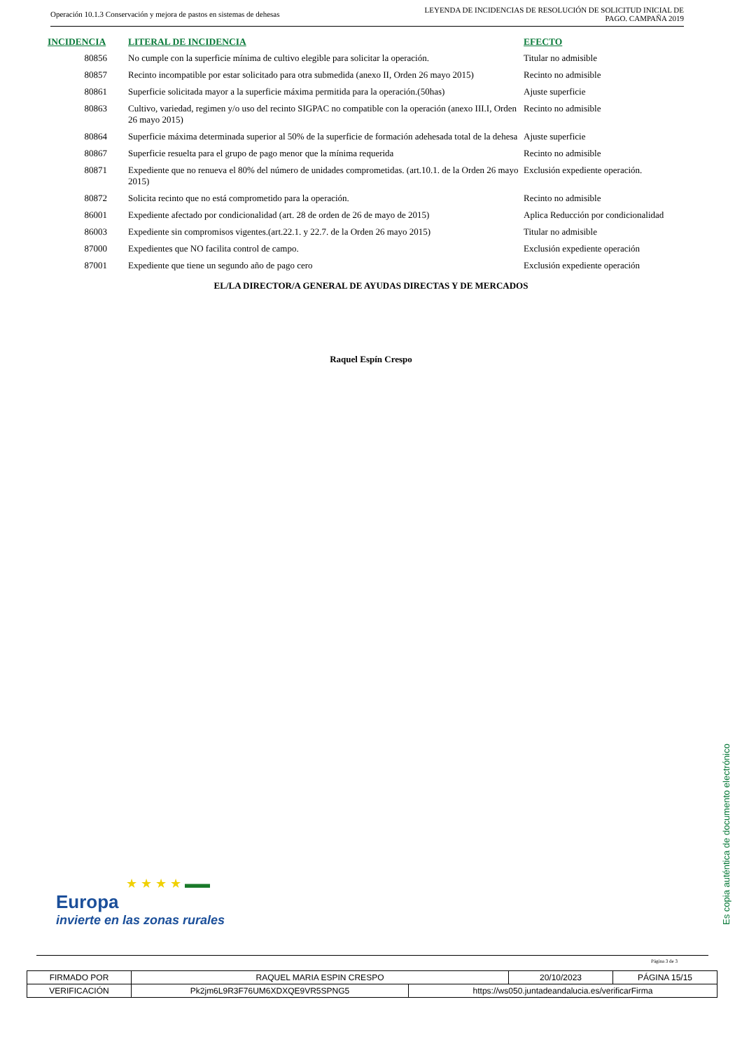Operación 10.1.3 Conservación y mejora de pastos en sistemas de dehesas
LEYENDA DE INCIDENCIAS DE RESOLUCIÓN DE SOLICITUD INICIAL DE
PAGO. CAMPAÑA 2019
| INCIDENCIA | LITERAL DE INCIDENCIA | EFECTO |
| --- | --- | --- |
| 80856 | No cumple con la superficie mínima de cultivo elegible para solicitar la operación. | Titular no admisible |
| 80857 | Recinto incompatible por estar solicitado para otra submedida (anexo II, Orden 26 mayo 2015) | Recinto no admisible |
| 80861 | Superficie solicitada mayor a la superficie máxima permitida para la operación.(50has) | Ajuste superficie |
| 80863 | Cultivo, variedad, regimen y/o uso del recinto SIGPAC no compatible con la operación (anexo III.I, Orden 26 mayo 2015) | Recinto no admisible |
| 80864 | Superficie máxima determinada superior al 50% de la superficie de formación adehesada total de la dehesa | Ajuste superficie |
| 80867 | Superficie resuelta para el grupo de pago menor que la mínima requerida | Recinto no admisible |
| 80871 | Expediente que no renueva el 80% del número de unidades comprometidas. (art.10.1. de la Orden 26 mayo 2015) | Exclusión expediente operación. |
| 80872 | Solicita recinto que no está comprometido para la operación. | Recinto no admisible |
| 86001 | Expediente afectado por condicionalidad (art. 28 de orden de 26 de mayo de 2015) | Aplica Reducción por condicionalidad |
| 86003 | Expediente sin compromisos vigentes.(art.22.1. y 22.7. de la Orden 26 mayo 2015) | Titular no admisible |
| 87000 | Expedientes que NO facilita control de campo. | Exclusión expediente operación |
| 87001 | Expediente que tiene un segundo año de pago cero | Exclusión expediente operación |
EL/LA DIRECTOR/A GENERAL DE AYUDAS DIRECTAS Y DE MERCADOS
Raquel Espín Crespo
Es copia auténtica de documento electrónico
★ ★ ★ ★ ▬▬
Europa
invierte en las zonas rurales
Página 3 de 3
| FIRMADO POR | RAQUEL MARIA ESPIN CRESPO | | 20/10/2023 | PÁGINA 15/15 |
| VERIFICACIÓN | Pk2jm6L9R3F76UM6XDXQE9VR5SPNG5 | https://ws050.juntadeandalucia.es/verificarFirma | | |